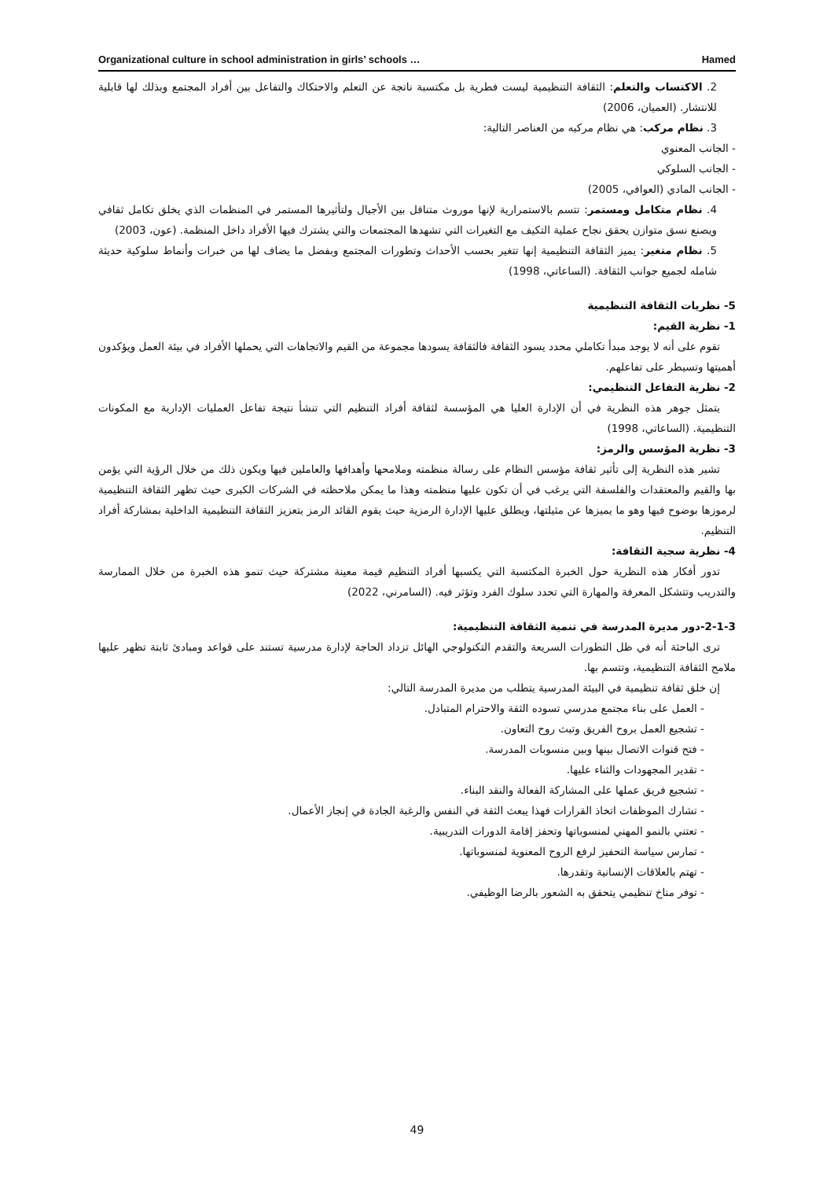Organizational culture in school administration in girls’ schools … Hamed
2. الاكتساب والتعلم: الثقافة التنظيمية ليست فطرية بل مكتسبة ناتجة عن التعلم والاحتكاك والتفاعل بين أفراد المجتمع وبذلك لها قابلية للانتشار. (العميان، 2006)
3. نظام مركب: هي نظام مركبه من العناصر التالية:
- الجانب المعنوي
- الجانب السلوكي
- الجانب المادي (العوافي، 2005)
4. نظام متكامل ومستمر: تتسم بالاستمرارية لإنها موروث متناقل بين الأجيال ولتأثيرها المستمر في المنظمات الذي يخلق تكامل ثقافي ويصنع نسق متوازن يحقق نجاح عملية التكيف مع التغيرات التي تشهدها المجتمعات والتي يشترك فيها الأفراد داخل المنظمة. (عون، 2003)
5. نظام متغير: يميز الثقافة التنظيمية إنها تتغير بحسب الأحداث وتطورات المجتمع وبفضل ما يضاف لها من خبرات وأنماط سلوكية حديثة شامله لجميع جوانب الثقافة. (الساعاتي، 1998)
5- نظريات الثقافة التنظيمية
1- نظرية القيم:
تقوم على أنه لا يوجد مبدأ تكاملي محدد يسود الثقافة فالثقافة يسودها مجموعة من القيم والاتجاهات التي يحملها الأفراد في بيئة العمل ويؤكدون أهميتها وتسيطر على تفاعلهم.
2- نظرية التفاعل التنظيمي:
يتمثل جوهر هذه النظرية في أن الإدارة العليا هي المؤسسة لثقافة أفراد التنظيم التي تنشأ نتيجة تفاعل العمليات الإدارية مع المكونات التنظيمية. (الساعاتي، 1998)
3- نظرية المؤسس والرمز:
تشير هذه النظرية إلى تأثير ثقافة مؤسس النظام على رسالة منظمته وملامحها وأهدافها والعاملين فيها ويكون ذلك من خلال الرؤية التي يؤمن بها والقيم والمعتقدات والفلسفة التي يرغب في أن تكون عليها منظمته وهذا ما يمكن ملاحظته في الشركات الكبرى حيث تظهر الثقافة التنظيمية لرموزها بوضوح فيها وهو ما يميزها عن مثيلتها، ويطلق عليها الإدارة الرمزية حيث يقوم القائد الرمز بتعزيز الثقافة التنظيمية الداخلية بمشاركة أفراد التنظيم.
4- نظرية سجية الثقافة:
تدور أفكار هذه النظرية حول الخبرة المكتسبة التي يكسبها أفراد التنظيم قيمة معينة مشتركة حيث تنمو هذه الخبرة من خلال الممارسة والتدريب وتتشكل المعرفة والمهارة التي تحدد سلوك الفرد وتؤثر فيه. (السامرني، 2022)
2-1-3-دور مديرة المدرسة في تنمية الثقافة التنظيمية:
ترى الباحثة أنه في ظل التطورات السريعة والتقدم التكنولوجي الهائل تزداد الحاجة لإدارة مدرسية تستند على قواعد ومبادئ ثابتة تظهر عليها ملامح الثقافة التنظيمية، وتتسم بها.
إن خلق ثقافة تنظيمية في البيئة المدرسية يتطلب من مديرة المدرسة التالي:
- العمل على بناء مجتمع مدرسي تسوده الثقة والاحترام المتبادل.
- تشجيع العمل بروح الفريق وتبث روح التعاون.
- فتح قنوات الاتصال بينها وبين منسوبات المدرسة.
- تقدير المجهودات والثناء عليها.
- تشجيع فريق عملها على المشاركة الفعالة والنقد البناء.
- تشارك الموظفات اتخاذ القرارات فهذا يبعث الثقة في النفس والرغبة الجادة في إنجاز الأعمال.
- تعتني بالنمو المهني لمنسوباتها وتحفز إقامة الدورات التدريبية.
- تمارس سياسة التحفيز لرفع الروح المعنوية لمنسوباتها.
- تهتم بالعلاقات الإنسانية وتقدرها.
- توفر مناخ تنظيمي يتحقق به الشعور بالرضا الوظيفي.
49